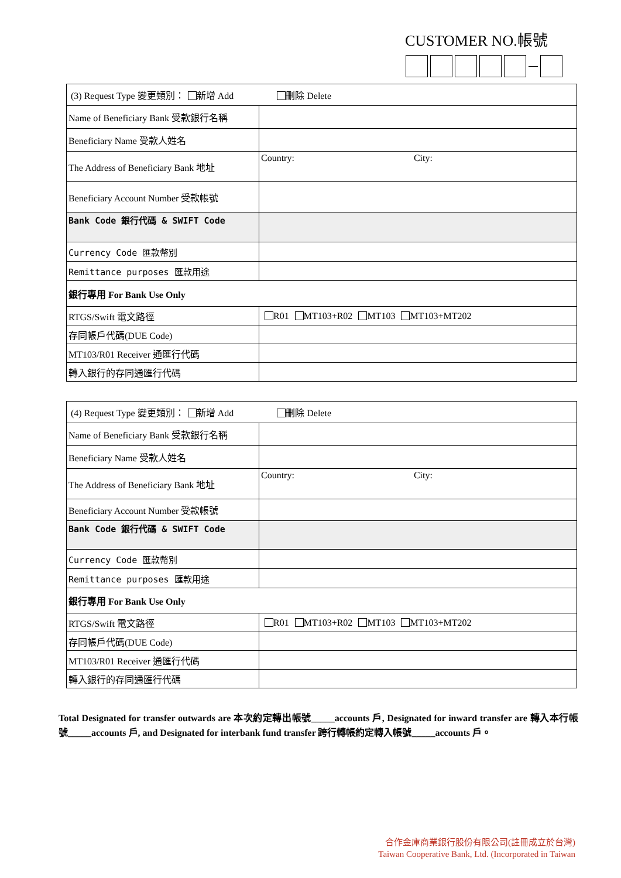CUSTOMER NO.帳號
| (3) Request Type 變更類別： 新增 Add 刪除 Delete | |
| Name of Beneficiary Bank 受款銀行名稱 | |
| Beneficiary Name 受款人姓名 | |
| The Address of Beneficiary Bank 地址 | Country: City: |
| Beneficiary Account Number 受款帳號 | |
| Bank Code 銀行代碼 & SWIFT Code | |
| Currency Code 匯款幣別 | |
| Remittance purposes 匯款用途 | |
| 銀行專用 For Bank Use Only | |
| RTGS/Swift 電文路徑 | R01 MT103+R02 MT103 MT103+MT202 |
| 存同帳戶代碼(DUE Code) | |
| MT103/R01 Receiver 通匯行代碼 | |
| 轉入銀行的存同通匯行代碼 | |
| (4) Request Type 變更類別： 新增 Add 刪除 Delete | |
| Name of Beneficiary Bank 受款銀行名稱 | |
| Beneficiary Name 受款人姓名 | |
| The Address of Beneficiary Bank 地址 | Country: City: |
| Beneficiary Account Number 受款帳號 | |
| Bank Code 銀行代碼 & SWIFT Code | |
| Currency Code 匯款幣別 | |
| Remittance purposes 匯款用途 | |
| 銀行專用 For Bank Use Only | |
| RTGS/Swift 電文路徑 | R01 MT103+R02 MT103 MT103+MT202 |
| 存同帳戶代碼(DUE Code) | |
| MT103/R01 Receiver 通匯行代碼 | |
| 轉入銀行的存同通匯行代碼 | |
Total Designated for transfer outwards are 本次約定轉出帳號_____accounts 戶, Designated for inward transfer are 轉入本行帳號_____accounts 戶, and Designated for interbank fund transfer 跨行轉帳約定轉入帳號_____accounts 戶。
合作金庫商業銀行股份有限公司(註冊成立於台灣)
Taiwan Cooperative Bank, Ltd. (Incorporated in Taiwan